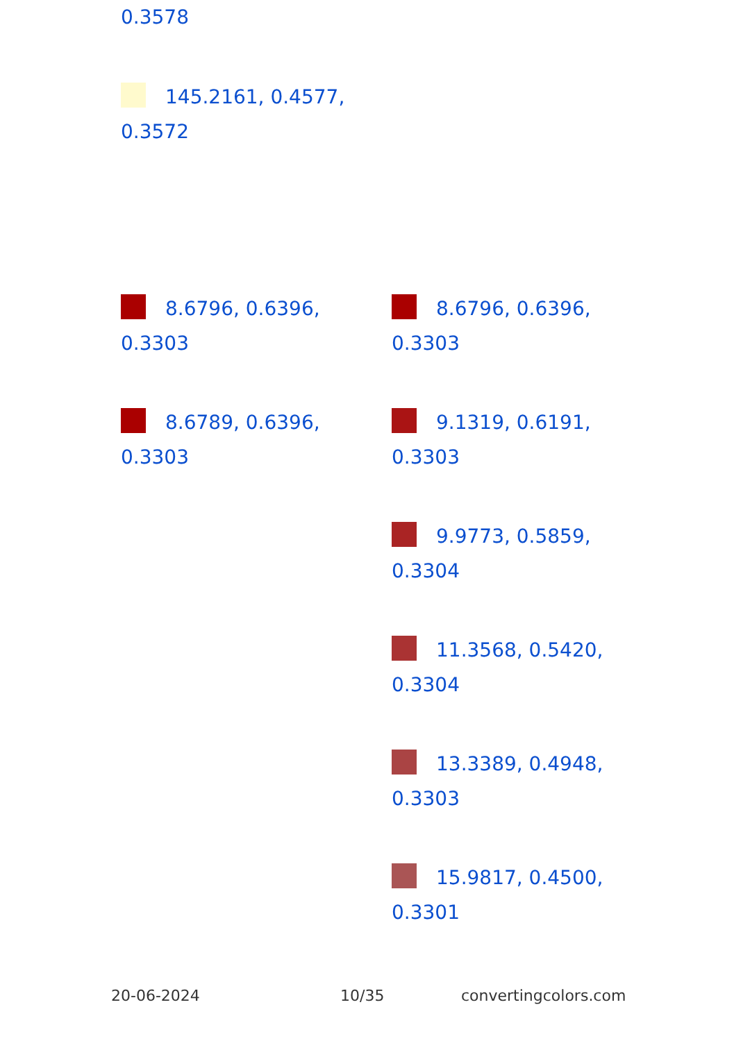0.3578
145.2161, 0.4577, 0.3572
8.6796, 0.6396, 0.3303
8.6789, 0.6396, 0.3303
8.6796, 0.6396, 0.3303
9.1319, 0.6191, 0.3303
9.9773, 0.5859, 0.3304
11.3568, 0.5420, 0.3304
13.3389, 0.4948, 0.3303
15.9817, 0.4500, 0.3301
20-06-2024 10/35 convertingcolors.com